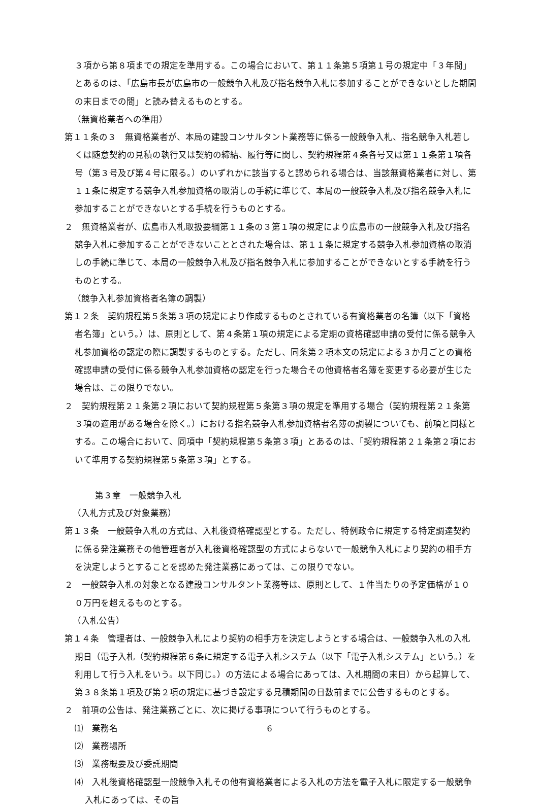３項から第８項までの規定を準用する。この場合において、第１１条第５項第１号の規定中「３年間」とあるのは、「広島市長が広島市の一般競争入札及び指名競争入札に参加することができないとした期間の末日までの間」と読み替えるものとする。
（無資格業者への準用）
第１１条の３　無資格業者が、本局の建設コンサルタント業務等に係る一般競争入札、指名競争入札若しくは随意契約の見積の執行又は契約の締結、履行等に関し、契約規程第４条各号又は第１１条第１項各号（第３号及び第４号に限る。）のいずれかに該当すると認められる場合は、当該無資格業者に対し、第１１条に規定する競争入札参加資格の取消しの手続に準じて、本局の一般競争入札及び指名競争入札に参加することができないとする手続を行うものとする。
２　無資格業者が、広島市入札取扱要綱第１１条の３第１項の規定により広島市の一般競争入札及び指名競争入札に参加することができないこととされた場合は、第１１条に規定する競争入札参加資格の取消しの手続に準じて、本局の一般競争入札及び指名競争入札に参加することができないとする手続を行うものとする。
（競争入札参加資格者名簿の調製）
第１２条　契約規程第５条第３項の規定により作成するものとされている有資格業者の名簿（以下「資格者名簿」という。）は、原則として、第４条第１項の規定による定期の資格確認申請の受付に係る競争入札参加資格の認定の際に調製するものとする。ただし、同条第２項本文の規定による３か月ごとの資格確認申請の受付に係る競争入札参加資格の認定を行った場合その他資格者名簿を変更する必要が生じた場合は、この限りでない。
２　契約規程第２１条第２項において契約規程第５条第３項の規定を準用する場合（契約規程第２１条第３項の適用がある場合を除く。）における指名競争入札参加資格者名簿の調製についても、前項と同様とする。この場合において、同項中「契約規程第５条第３項」とあるのは、「契約規程第２１条第２項において準用する契約規程第５条第３項」とする。
第３章　一般競争入札
（入札方式及び対象業務）
第１３条　一般競争入札の方式は、入札後資格確認型とする。ただし、特例政令に規定する特定調達契約に係る発注業務その他管理者が入札後資格確認型の方式によらないで一般競争入札により契約の相手方を決定しようとすることを認めた発注業務にあっては、この限りでない。
２　一般競争入札の対象となる建設コンサルタント業務等は、原則として、１件当たりの予定価格が１００万円を超えるものとする。
（入札公告）
第１４条　管理者は、一般競争入札により契約の相手方を決定しようとする場合は、一般競争入札の入札期日（電子入札（契約規程第６条に規定する電子入札システム（以下「電子入札システム」という。）を利用して行う入札をいう。以下同じ。）の方法による場合にあっては、入札期間の末日）から起算して、第３８条第１項及び第２項の規定に基づき設定する見積期間の日数前までに公告するものとする。
２　前項の公告は、発注業務ごとに、次に掲げる事項について行うものとする。
⑴　業務名
⑵　業務場所
⑶　業務概要及び委託期間
⑷　入札後資格確認型一般競争入札その他有資格業者による入札の方法を電子入札に限定する一般競争入札にあっては、その旨
6